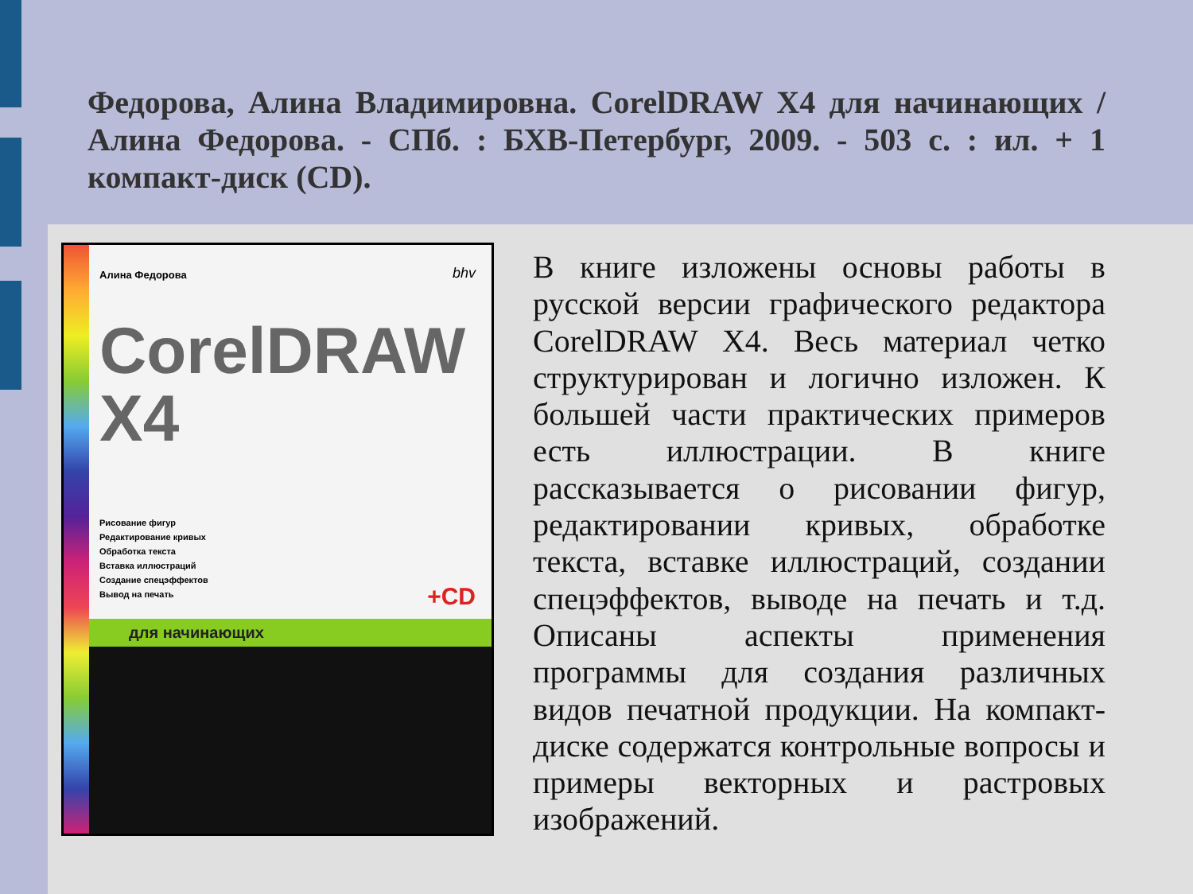Федорова, Алина Владимировна. CorelDRAW X4 для начинающих / Алина Федорова. - СПб. : БХВ-Петербург, 2009. - 503 с. : ил. + 1 компакт-диск (CD).
Алина Федорова bhv
CorelDRAW
X4
Рисование фигур
Редактирование кривых
Обработка текста
Вставка иллюстраций
Создание спецэффектов
Вывод на печать
+CD
для начинающих
В книге изложены основы работы в русской версии графического редактора CorelDRAW X4. Весь материал четко структурирован и логично изложен. К большей части практических примеров есть иллюстрации. В книге рассказывается о рисовании фигур, редактировании кривых, обработке текста, вставке иллюстраций, создании спецэффектов, выводе на печать и т.д. Описаны аспекты применения программы для создания различных видов печатной продукции. На компакт-диске содержатся контрольные вопросы и примеры векторных и растровых изображений.